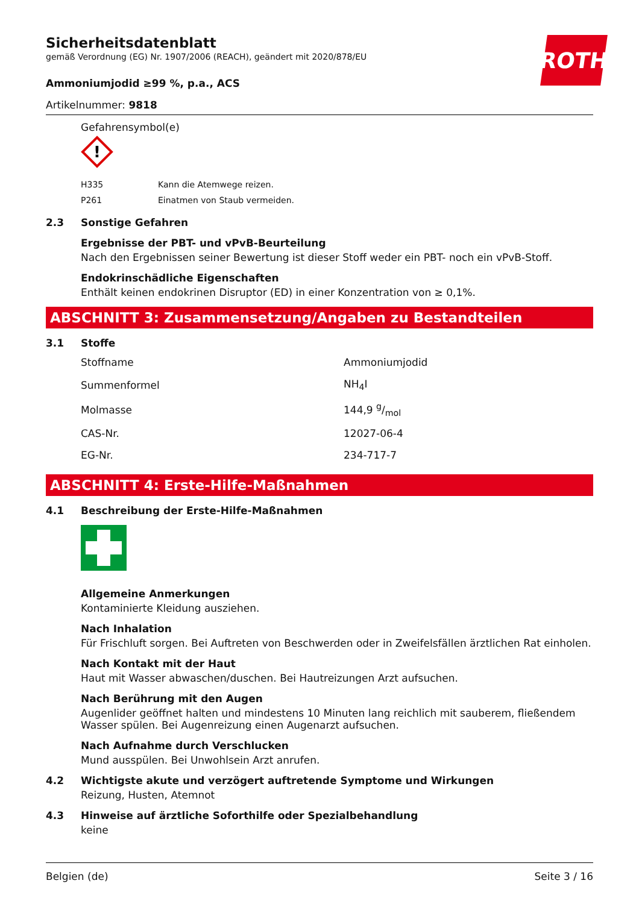ROTH
Sicherheitsdatenblatt
gemäß Verordnung (EG) Nr. 1907/2006 (REACH), geändert mit 2020/878/EU
Ammoniumjodid ≥99 %, p.a., ACS
Artikelnummer: 9818
Gefahrensymbol(e)
!
| H335 | Kann die Atemwege reizen. |
| P261 | Einatmen von Staub vermeiden. |
2.3 Sonstige Gefahren
Ergebnisse der PBT- und vPvB-Beurteilung
Nach den Ergebnissen seiner Bewertung ist dieser Stoff weder ein PBT- noch ein vPvB-Stoff.
Endokrinschädliche Eigenschaften
Enthält keinen endokrinen Disruptor (ED) in einer Konzentration von ≥ 0,1%.
ABSCHNITT 3: Zusammensetzung/Angaben zu Bestandteilen
3.1 Stoffe
| Stoffname | Ammoniumjodid |
| Summenformel | NH<sub>4</sub>I |
| Molmasse | 144,9 g/mol |
| CAS-Nr. | 12027-06-4 |
| EG-Nr. | 234-717-7 |
ABSCHNITT 4: Erste-Hilfe-Maßnahmen
4.1 Beschreibung der Erste-Hilfe-Maßnahmen
Allgemeine Anmerkungen
Kontaminierte Kleidung ausziehen.
Nach Inhalation
Für Frischluft sorgen. Bei Auftreten von Beschwerden oder in Zweifelsfällen ärztlichen Rat einholen.
Nach Kontakt mit der Haut
Haut mit Wasser abwaschen/duschen. Bei Hautreizungen Arzt aufsuchen.
Nach Berührung mit den Augen
Augenlider geöffnet halten und mindestens 10 Minuten lang reichlich mit sauberem, fließendem Wasser spülen. Bei Augenreizung einen Augenarzt aufsuchen.
Nach Aufnahme durch Verschlucken
Mund ausspülen. Bei Unwohlsein Arzt anrufen.
4.2 Wichtigste akute und verzögert auftretende Symptome und Wirkungen
Reizung, Husten, Atemnot
4.3 Hinweise auf ärztliche Soforthilfe oder Spezialbehandlung
keine
Belgien (de) Seite 3 / 16